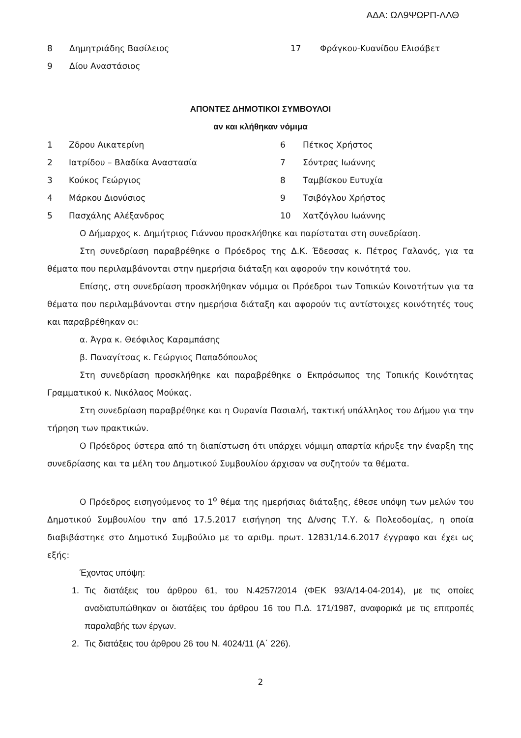ΑΔΑ: ΩΛ9ΨΩΡΠ-ΛΛΘ
| 8 | Δημητριάδης Βασίλειος | 17 | Φράγκου-Κυανίδου Ελισάβετ |
| 9 | Δίου Αναστάσιος | | |
ΑΠΟΝΤΕΣ ΔΗΜΟΤΙΚΟΙ ΣΥΜΒΟΥΛΟΙ
αν και κλήθηκαν νόμιμα
| 1 | Ζδρου Αικατερίνη | 6 | Πέτκος Χρήστος |
| 2 | Ιατρίδου – Βλαδίκα Αναστασία | 7 | Σόντρας Ιωάννης |
| 3 | Κούκος Γεώργιος | 8 | Ταμβίσκου Ευτυχία |
| 4 | Μάρκου Διονύσιος | 9 | Τσιβόγλου Χρήστος |
| 5 | Πασχάλης Αλέξανδρος | 10 | Χατζόγλου Ιωάννης |
Ο Δήμαρχος κ. Δημήτριος Γιάννου προσκλήθηκε και παρίσταται στη συνεδρίαση.
Στη συνεδρίαση παραβρέθηκε ο Πρόεδρος της Δ.Κ. Έδεσσας κ. Πέτρος Γαλανός, για τα θέματα που περιλαμβάνονται στην ημερήσια διάταξη και αφορούν την κοινότητά του.
Επίσης, στη συνεδρίαση προσκλήθηκαν νόμιμα οι Πρόεδροι των Τοπικών Κοινοτήτων για τα θέματα που περιλαμβάνονται στην ημερήσια διάταξη και αφορούν τις αντίστοιχες κοινότητές τους και παραβρέθηκαν οι:
α. Άγρα κ. Θεόφιλος Καραμπάσης
β. Παναγίτσας κ. Γεώργιος Παπαδόπουλος
Στη συνεδρίαση προσκλήθηκε και παραβρέθηκε ο Εκπρόσωπος της Τοπικής Κοινότητας Γραμματικού κ. Νικόλαος Μούκας.
Στη συνεδρίαση παραβρέθηκε και η Ουρανία Πασιαλή, τακτική υπάλληλος του Δήμου για την τήρηση των πρακτικών.
Ο Πρόεδρος ύστερα από τη διαπίστωση ότι υπάρχει νόμιμη απαρτία κήρυξε την έναρξη της συνεδρίασης και τα μέλη του Δημοτικού Συμβουλίου άρχισαν να συζητούν τα θέματα.
Ο Πρόεδρος εισηγούμενος το 1<sup>ο</sup> θέμα της ημερήσιας διάταξης, έθεσε υπόψη των μελών του Δημοτικού Συμβουλίου την από 17.5.2017 εισήγηση της Δ/νσης Τ.Υ. & Πολεοδομίας, η οποία διαβιβάστηκε στο Δημοτικό Συμβούλιο με το αριθμ. πρωτ. 12831/14.6.2017 έγγραφο και έχει ως εξής:
Έχοντας υπόψη:
1. Τις διατάξεις του άρθρου 61, του Ν.4257/2014 (ΦΕΚ 93/Α/14-04-2014), με τις οποίες αναδιατυπώθηκαν οι διατάξεις του άρθρου 16 του Π.Δ. 171/1987, αναφορικά με τις επιτροπές παραλαβής των έργων.
2. Τις διατάξεις του άρθρου 26 του Ν. 4024/11 (Α΄ 226).
2